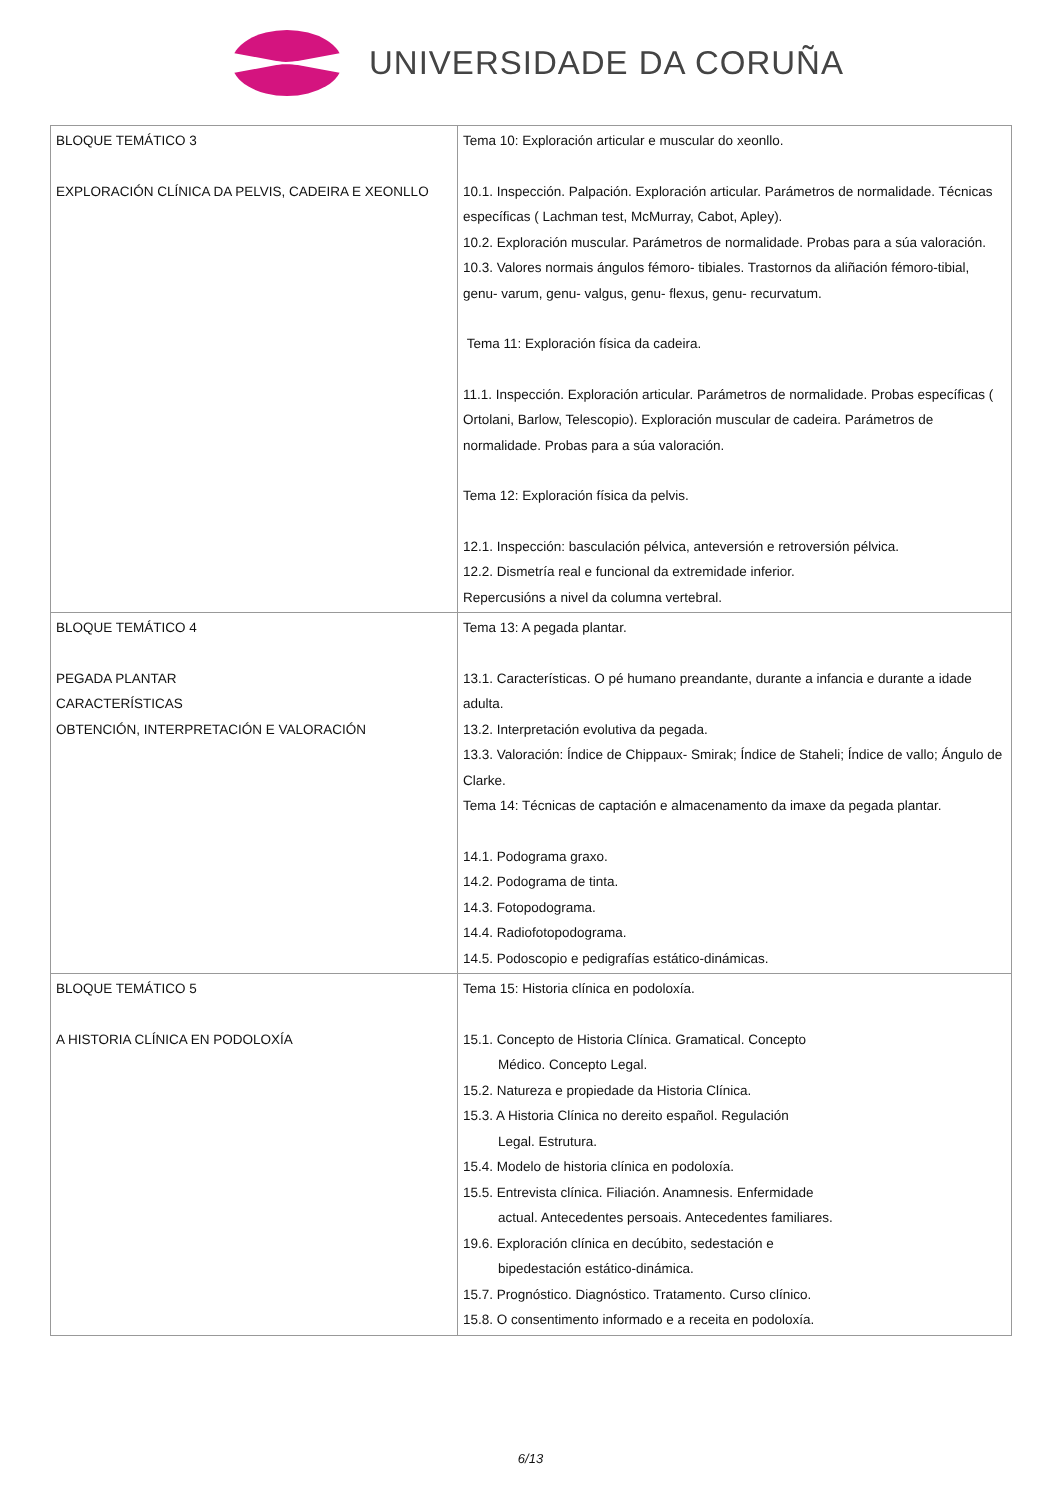UNIVERSIDADE DA CORUÑA
| BLOQUE TEMÁTICO 3 EXPLORACIÓN CLÍNICA DA PELVIS, CADEIRA E XEONLLO | Tema 10: Exploración articular e muscular do xeonllo. 10.1. Inspección. Palpación. Exploración articular. Parámetros de normalidade. Técnicas específicas ( Lachman test, McMurray, Cabot, Apley). 10.2. Exploración muscular. Parámetros de normalidade. Probas para a súa valoración. 10.3. Valores normais ángulos fémoro- tibiales. Trastornos da aliñación fémoro-tibial, genu- varum, genu- valgus, genu- flexus, genu- recurvatum. Tema 11: Exploración física da cadeira. 11.1. Inspección. Exploración articular. Parámetros de normalidade. Probas específicas ( Ortolani, Barlow, Telescopio). Exploración muscular de cadeira. Parámetros de normalidade. Probas para a súa valoración. Tema 12: Exploración física da pelvis. 12.1. Inspección: basculación pélvica, anteversión e retroversión pélvica. 12.2. Dismetría real e funcional da extremidade inferior. Repercusións a nivel da columna vertebral. |
| BLOQUE TEMÁTICO 4 PEGADA PLANTAR CARACTERÍSTICAS OBTENCIÓN, INTERPRETACIÓN E VALORACIÓN | Tema 13: A pegada plantar. 13.1. Características. O pé humano preandante, durante a infancia e durante a idade adulta. 13.2. Interpretación evolutiva da pegada. 13.3. Valoración: Índice de Chippaux- Smirak; Índice de Staheli; Índice de vallo; Ángulo de Clarke. Tema 14: Técnicas de captación e almacenamento da imaxe da pegada plantar. 14.1. Podograma graxo. 14.2. Podograma de tinta. 14.3. Fotopodograma. 14.4. Radiofotopodograma. 14.5. Podoscopio e pedigrafías estático-dinámicas. |
| BLOQUE TEMÁTICO 5 A HISTORIA CLÍNICA EN PODOLOXÍA | Tema 15: Historia clínica en podoloxía. 15.1. Concepto de Historia Clínica. Gramatical. Concepto Médico. Concepto Legal. 15.2. Natureza e propiedade da Historia Clínica. 15.3. A Historia Clínica no dereito español. Regulación Legal. Estrutura. 15.4. Modelo de historia clínica en podoloxía. 15.5. Entrevista clínica. Filiación. Anamnesis. Enfermidade actual. Antecedentes persoais. Antecedentes familiares. 19.6. Exploración clínica en decúbito, sedestación e bipedestación estático-dinámica. 15.7. Prognóstico. Diagnóstico. Tratamento. Curso clínico. 15.8. O consentimento informado e a receita en podoloxía. |
6/13